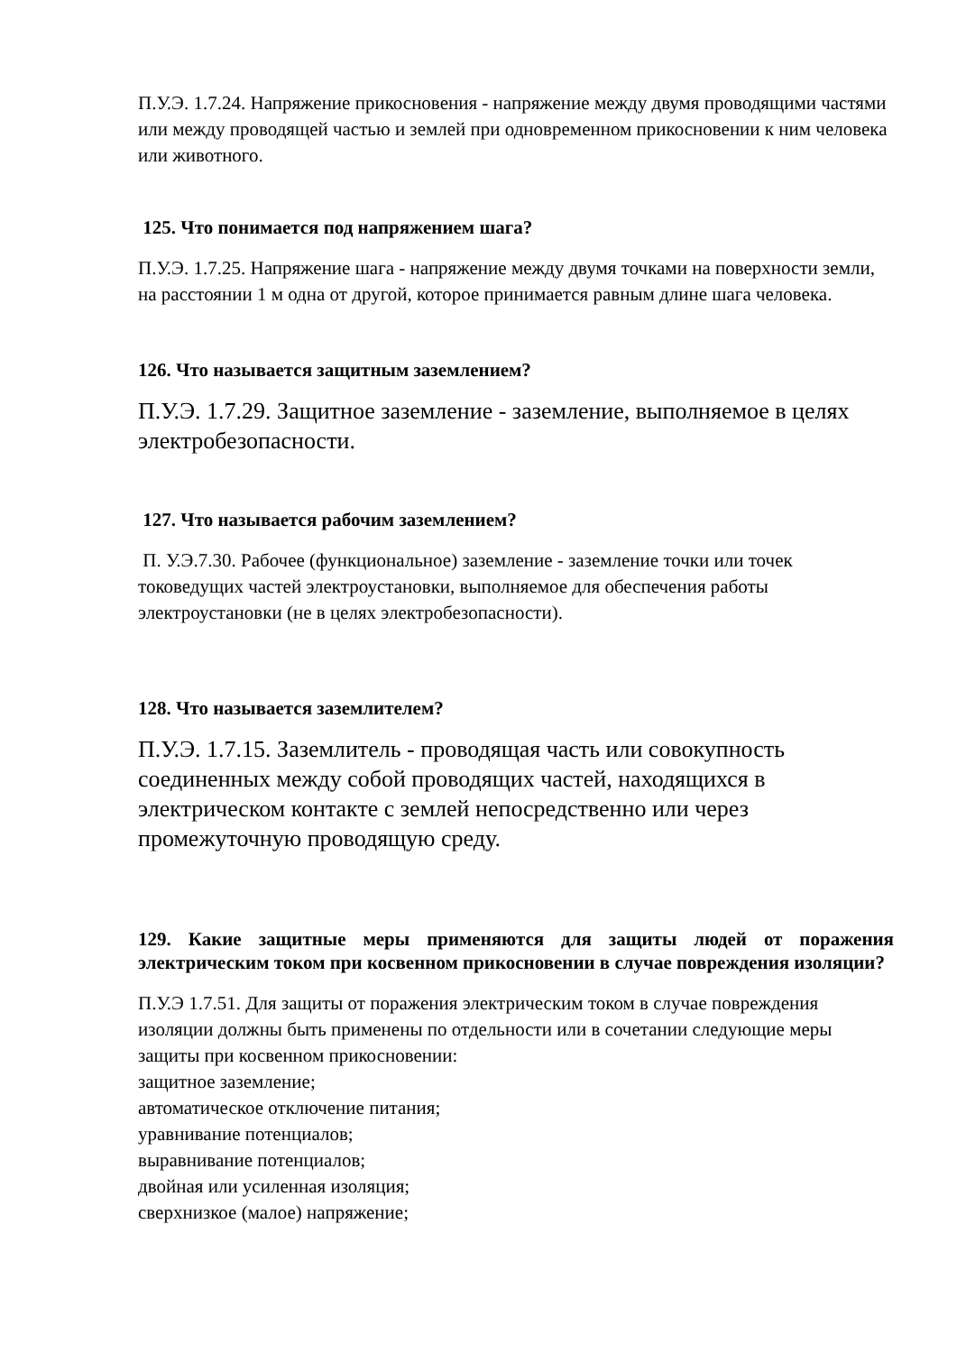П.У.Э. 1.7.24. Напряжение прикосновения - напряжение между двумя проводящими частями или между проводящей частью и землей при одновременном прикосновении к ним человека или животного.
125. Что понимается под напряжением шага?
П.У.Э. 1.7.25. Напряжение шага - напряжение между двумя точками на поверхности земли, на расстоянии 1 м одна от другой, которое принимается равным длине шага человека.
126. Что называется защитным заземлением?
П.У.Э. 1.7.29. Защитное заземление - заземление, выполняемое в целях электробезопасности.
127. Что называется рабочим заземлением?
П. У.Э.7.30. Рабочее (функциональное) заземление - заземление точки или точек токоведущих частей электроустановки, выполняемое для обеспечения работы электроустановки (не в целях электробезопасности).
128. Что называется заземлителем?
П.У.Э. 1.7.15. Заземлитель - проводящая часть или совокупность соединенных между собой проводящих частей, находящихся в электрическом контакте с землей непосредственно или через промежуточную проводящую среду.
129. Какие защитные меры применяются для защиты людей от поражения электрическим током при косвенном прикосновении в случае повреждения изоляции?
П.У.Э 1.7.51. Для защиты от поражения электрическим током в случае повреждения изоляции должны быть применены по отдельности или в сочетании следующие меры защиты при косвенном прикосновении:
защитное заземление;
автоматическое отключение питания;
уравнивание потенциалов;
выравнивание потенциалов;
двойная или усиленная изоляция;
сверхнизкое (малое) напряжение;